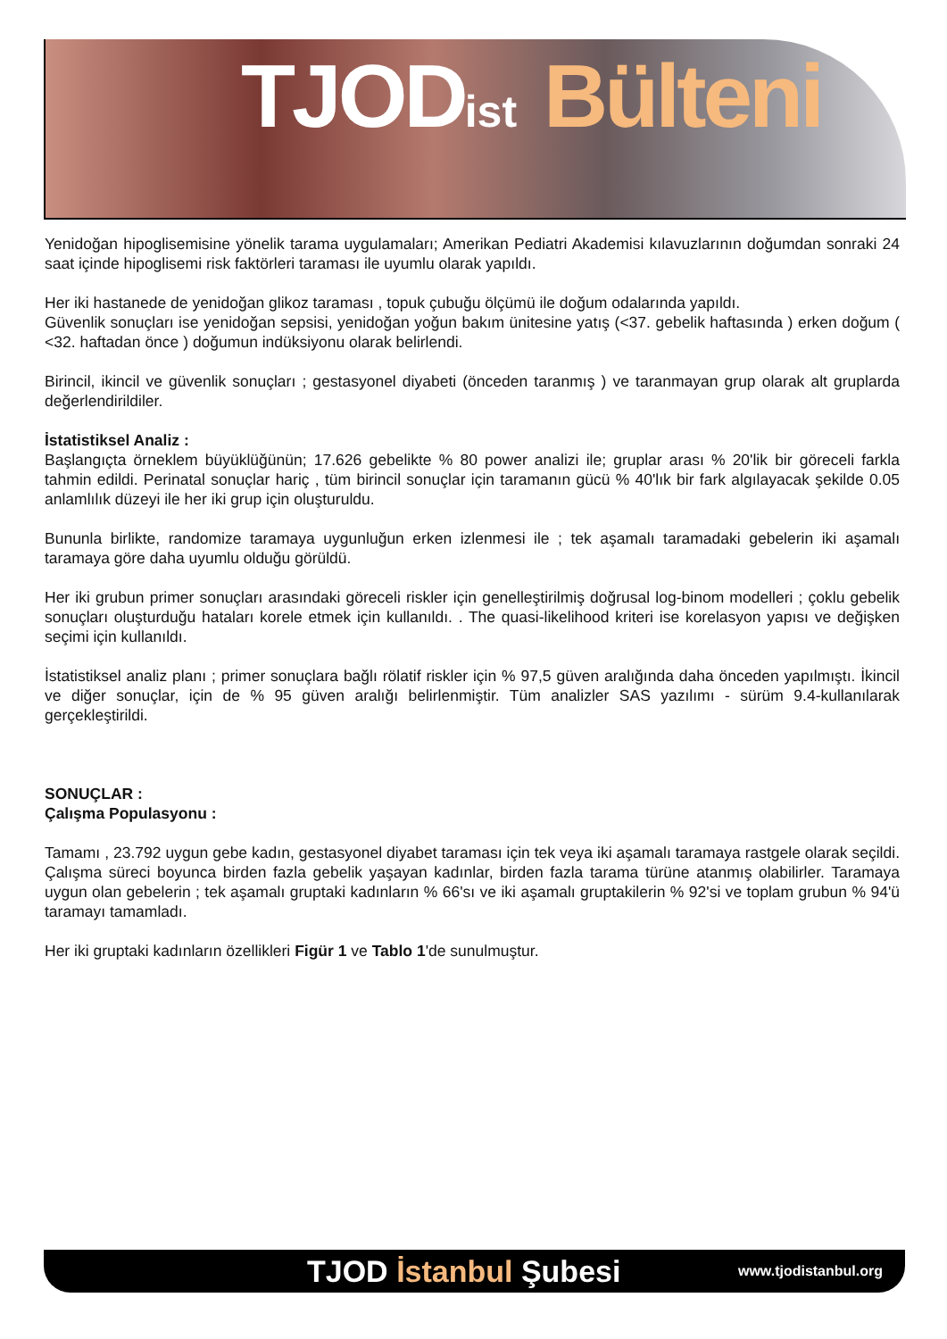TJODist Bülteni
Yenidoğan hipoglisemisine yönelik tarama uygulamaları; Amerikan Pediatri Akademisi kılavuzlarının doğumdan sonraki 24 saat içinde hipoglisemi risk faktörleri taraması ile uyumlu olarak yapıldı.
Her iki hastanede de yenidoğan glikoz taraması , topuk çubuğu ölçümü ile doğum odalarında yapıldı.
Güvenlik sonuçları ise yenidoğan sepsisi, yenidoğan yoğun bakım ünitesine yatış (<37. gebelik haftasında ) erken doğum ( <32. haftadan önce ) doğumun indüksiyonu olarak belirlendi.
Birincil, ikincil ve güvenlik sonuçları ; gestasyonel diyabeti (önceden taranmış ) ve taranmayan grup olarak alt gruplarda değerlendirildiler.
İstatistiksel Analiz :
Başlangıçta örneklem büyüklüğünün; 17.626 gebelikte % 80 power analizi ile; gruplar arası % 20'lik bir göreceli farkla tahmin edildi. Perinatal sonuçlar hariç , tüm birincil sonuçlar için taramanın gücü % 40'lık bir fark algılayacak şekilde 0.05 anlamlılık düzeyi ile her iki grup için oluşturuldu.
Bununla birlikte, randomize taramaya uygunluğun erken izlenmesi ile ; tek aşamalı taramadaki gebelerin iki aşamalı taramaya göre daha uyumlu olduğu görüldü.
Her iki grubun primer sonuçları arasındaki göreceli riskler için genelleştirilmiş doğrusal log-binom modelleri ; çoklu gebelik sonuçları oluşturduğu hataları korele etmek için kullanıldı. . The quasi-likelihood kriteri ise korelasyon yapısı ve değişken seçimi için kullanıldı.
İstatistiksel analiz planı ; primer sonuçlara bağlı rölatif riskler için % 97,5 güven aralığında daha önceden yapılmıştı. İkincil ve diğer sonuçlar, için de % 95 güven aralığı belirlenmiştir. Tüm analizler SAS yazılımı - sürüm 9.4-kullanılarak gerçekleştirildi.
SONUÇLAR :
Çalışma Populasyonu :
Tamamı , 23.792 uygun gebe kadın, gestasyonel diyabet taraması için tek veya iki aşamalı taramaya rastgele olarak seçildi. Çalışma süreci boyunca birden fazla gebelik yaşayan kadınlar, birden fazla tarama türüne atanmış olabilirler. Taramaya uygun olan gebelerin ; tek aşamalı gruptaki kadınların % 66'sı ve iki aşamalı gruptakilerin % 92'si ve toplam grubun % 94'ü taramayı tamamladı.
Her iki gruptaki kadınların özellikleri Figür 1 ve Tablo 1'de sunulmuştur.
TJOD İstanbul Şubesi
www.tjodistanbul.org